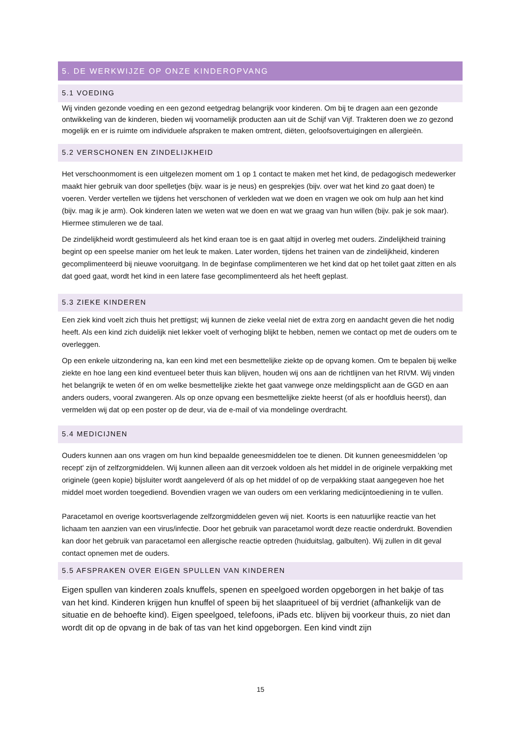5. DE WERKWIJZE OP ONZE KINDEROPVANG
5.1 VOEDING
Wij vinden gezonde voeding en een gezond eetgedrag belangrijk voor kinderen. Om bij te dragen aan een gezonde ontwikkeling van de kinderen, bieden wij voornamelijk producten aan uit de Schijf van Vijf. Trakteren doen we zo gezond mogelijk en er is ruimte om individuele afspraken te maken omtrent, diëten, geloofsovertuigingen en allergieën.
5.2 VERSCHONEN EN ZINDELIJKHEID
Het verschoonmoment is een uitgelezen moment om 1 op 1 contact te maken met het kind, de pedagogisch medewerker maakt hier gebruik van door spelletjes (bijv. waar is je neus) en gesprekjes (bijv. over wat het kind zo gaat doen) te voeren. Verder vertellen we tijdens het verschonen of verkleden wat we doen en vragen we ook om hulp aan het kind (bijv. mag ik je arm). Ook kinderen laten we weten wat we doen en wat we graag van hun willen (bijv. pak je sok maar). Hiermee stimuleren we de taal.
De zindelijkheid wordt gestimuleerd als het kind eraan toe is en gaat altijd in overleg met ouders. Zindelijkheid training begint op een speelse manier om het leuk te maken. Later worden, tijdens het trainen van de zindelijkheid, kinderen gecomplimenteerd bij nieuwe vooruitgang. In de beginfase complimenteren we het kind dat op het toilet gaat zitten en als dat goed gaat, wordt het kind in een latere fase gecomplimenteerd als het heeft geplast.
5.3 ZIEKE KINDEREN
Een ziek kind voelt zich thuis het prettigst; wij kunnen de zieke veelal niet de extra zorg en aandacht geven die het nodig heeft. Als een kind zich duidelijk niet lekker voelt of verhoging blijkt te hebben, nemen we contact op met de ouders om te overleggen.
Op een enkele uitzondering na, kan een kind met een besmettelijke ziekte op de opvang komen. Om te bepalen bij welke ziekte en hoe lang een kind eventueel beter thuis kan blijven, houden wij ons aan de richtlijnen van het RIVM. Wij vinden het belangrijk te weten óf en om welke besmettelijke ziekte het gaat vanwege onze meldingsplicht aan de GGD en aan anders ouders, vooral zwangeren. Als op onze opvang een besmettelijke ziekte heerst (of als er hoofdluis heerst), dan vermelden wij dat op een poster op de deur, via de e-mail of via mondelinge overdracht.
5.4 MEDICIJNEN
Ouders kunnen aan ons vragen om hun kind bepaalde geneesmiddelen toe te dienen. Dit kunnen geneesmiddelen 'op recept' zijn of zelfzorgmiddelen. Wij kunnen alleen aan dit verzoek voldoen als het middel in de originele verpakking met originele (geen kopie) bijsluiter wordt aangeleverd óf als op het middel of op de verpakking staat aangegeven hoe het middel moet worden toegediend. Bovendien vragen we van ouders om een verklaring medicijntoediening in te vullen.
Paracetamol en overige koortsverlagende zelfzorgmiddelen geven wij niet. Koorts is een natuurlijke reactie van het lichaam ten aanzien van een virus/infectie. Door het gebruik van paracetamol wordt deze reactie onderdrukt. Bovendien kan door het gebruik van paracetamol een allergische reactie optreden (huiduitslag, galbulten). Wij zullen in dit geval contact opnemen met de ouders.
5.5 AFSPRAKEN OVER EIGEN SPULLEN VAN KINDEREN
Eigen spullen van kinderen zoals knuffels, spenen en speelgoed worden opgeborgen in het bakje of tas van het kind. Kinderen krijgen hun knuffel of speen bij het slaapritueel of bij verdriet (afhankelijk van de situatie en de behoefte kind). Eigen speelgoed, telefoons, iPads etc. blijven bij voorkeur thuis, zo niet dan wordt dit op de opvang in de bak of tas van het kind opgeborgen. Een kind vindt zijn
15